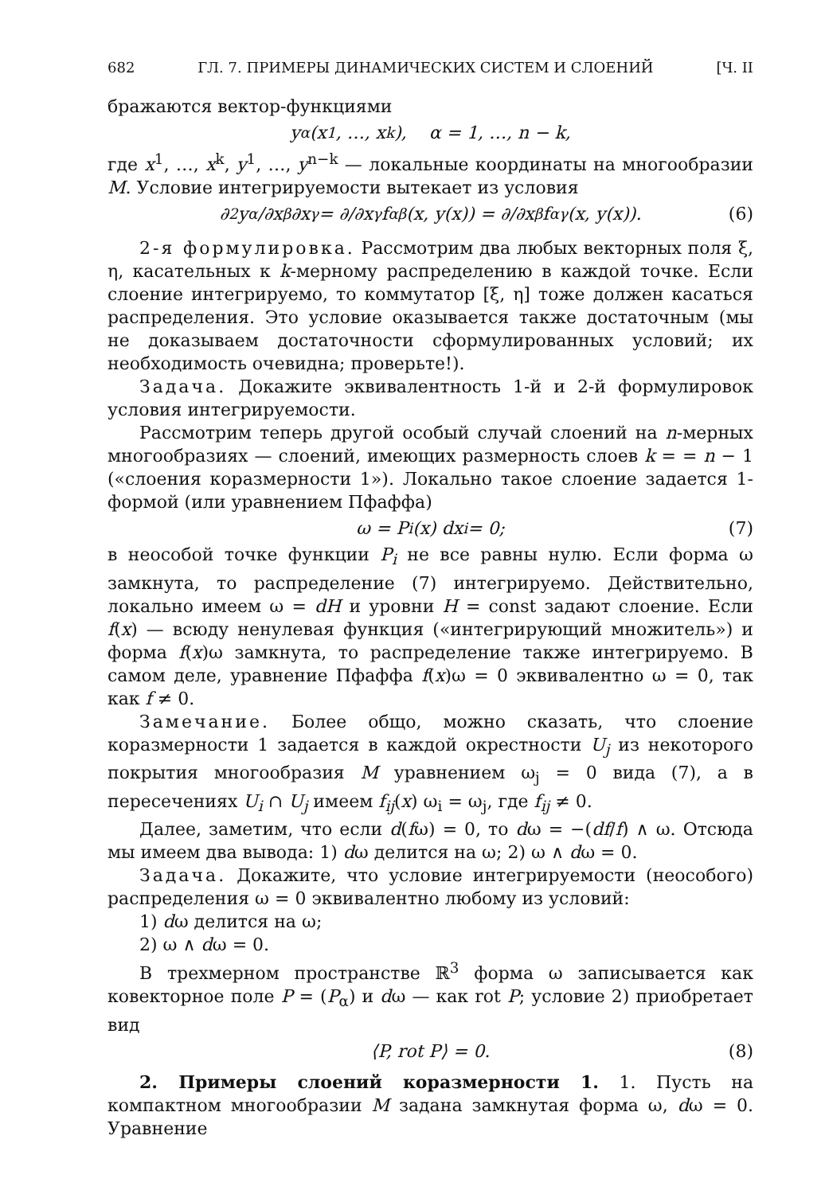682 ГЛ. 7. ПРИМЕРЫ ДИНАМИЧЕСКИХ СИСТЕМ И СЛОЕНИЙ [Ч. II
бражаются вектор-функциями
y<sup>α</sup>(x<sup>1</sup>, …, x<sup>k</sup>), α = 1, …, n − k,
где x<sup>1</sup>, …, x<sup>k</sup>, y<sup>1</sup>, …, y<sup>n−k</sup> — локальные координаты на многообразии M. Условие интегрируемости вытекает из условия
∂<sup>2</sup>y<sup>α</sup>/∂x<sup>β</sup>∂x<sup>γ</sup> = ∂/∂x<sup>γ</sup> f<sup>α</sup><sub>β</sub>(x, y(x)) = ∂/∂x<sup>β</sup> f<sup>α</sup><sub>γ</sub>(x, y(x)). (6)
2-я формулировка. Рассмотрим два любых векторных поля ξ, η, касательных к k-мерному распределению в каждой точке. Если слоение интегрируемо, то коммутатор [ξ, η] тоже должен касаться распределения. Это условие оказывается также достаточным (мы не доказываем достаточности сформулированных условий; их необходимость очевидна; проверьте!).
Задача. Докажите эквивалентность 1-й и 2-й формулировок условия интегрируемости.
Рассмотрим теперь другой особый случай слоений на n-мерных многообразиях — слоений, имеющих размерность слоев k = = n − 1 («слоения коразмерности 1»). Локально такое слоение задается 1-формой (или уравнением Пфаффа)
ω = P<sub>i</sub>(x) dx<sup>i</sup> = 0; (7)
в неособой точке функции P<sub>i</sub> не все равны нулю. Если форма ω замкнута, то распределение (7) интегрируемо. Действительно, локально имеем ω = dH и уровни H = const задают слоение. Если f(x) — всюду ненулевая функция («интегрирующий множитель») и форма f(x)ω замкнута, то распределение также интегрируемо. В самом деле, уравнение Пфаффа f(x)ω = 0 эквивалентно ω = 0, так как f ≠ 0.
Замечание. Более общо, можно сказать, что слоение коразмерности 1 задается в каждой окрестности U<sub>j</sub> из некоторого покрытия многообразия M уравнением ω<sub>j</sub> = 0 вида (7), а в пересечениях U<sub>i</sub> ∩ U<sub>j</sub> имеем f<sub>ij</sub>(x) ω<sub>i</sub> = ω<sub>j</sub>, где f<sub>ij</sub> ≠ 0.
Далее, заметим, что если d(fω) = 0, то dω = −(df/f) ∧ ω. Отсюда мы имеем два вывода: 1) dω делится на ω; 2) ω ∧ dω = 0.
Задача. Докажите, что условие интегрируемости (неособого) распределения ω = 0 эквивалентно любому из условий:
1) dω делится на ω;
2) ω ∧ dω = 0.
В трехмерном пространстве ℝ<sup>3</sup> форма ω записывается как ковекторное поле P = (P<sub>α</sub>) и dω — как rot P; условие 2) приобретает вид
⟨P, rot P⟩ = 0. (8)
2. Примеры слоений коразмерности 1. 1. Пусть на компактном многообразии M задана замкнутая форма ω, dω = 0. Уравнение